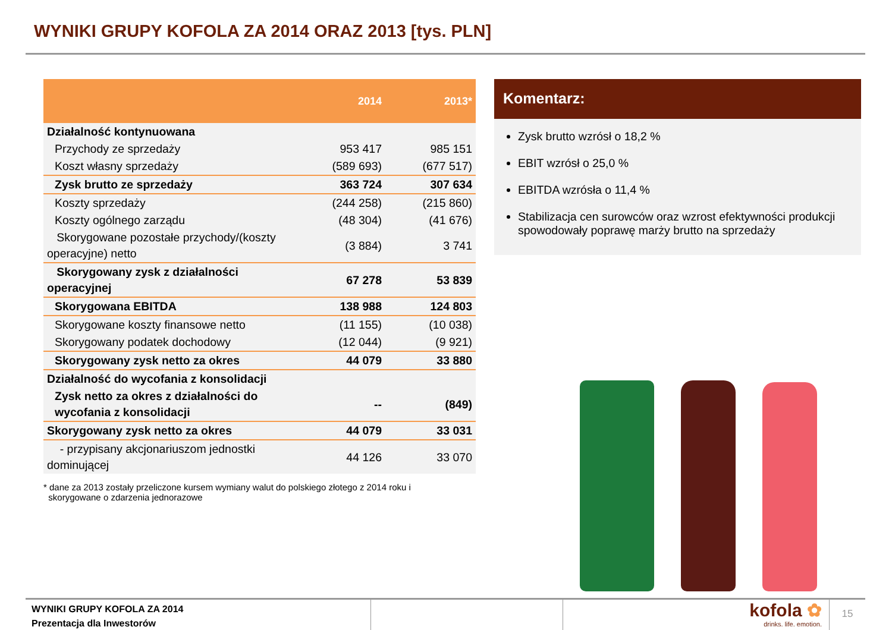WYNIKI GRUPY KOFOLA ZA 2014 ORAZ 2013 [tys. PLN]
| | 2014 | 2013* |
| --- | --- | --- |
| Działalność kontynuowana | | |
| Przychody ze sprzedaży | 953 417 | 985 151 |
| Koszt własny sprzedaży | (589 693) | (677 517) |
| Zysk brutto ze sprzedaży | 363 724 | 307 634 |
| Koszty sprzedaży | (244 258) | (215 860) |
| Koszty ogólnego zarządu | (48 304) | (41 676) |
| Skorygowane pozostałe przychody/(koszty operacyjne) netto | (3 884) | 3 741 |
| Skorygowany zysk z działalności operacyjnej | 67 278 | 53 839 |
| Skorygowana EBITDA | 138 988 | 124 803 |
| Skorygowane koszty finansowe netto | (11 155) | (10 038) |
| Skorygowany podatek dochodowy | (12 044) | (9 921) |
| Skorygowany zysk netto za okres | 44 079 | 33 880 |
| Działalność do wycofania z konsolidacji | | |
| Zysk netto za okres z działalności do wycofania z konsolidacji | -- | (849) |
| Skorygowany zysk netto za okres | 44 079 | 33 031 |
| - przypisany akcjonariuszom jednostki dominującej | 44 126 | 33 070 |
* dane za 2013 zostały przeliczone kursem wymiany walut do polskiego złotego z 2014 roku i
skorygowane o zdarzenia jednorazowe
Komentarz:
Zysk brutto wzrósł o 18,2 %
EBIT wzrósł o 25,0 %
EBITDA wzrósła o 11,4 %
Stabilizacja cen surowców oraz wzrost efektywności produkcji spowodowały poprawę marży brutto na sprzedaży
WYNIKI GRUPY KOFOLA ZA 2014
Prezentacja dla Inwestorów
kofola ✿
drinks. life. emotion.
15